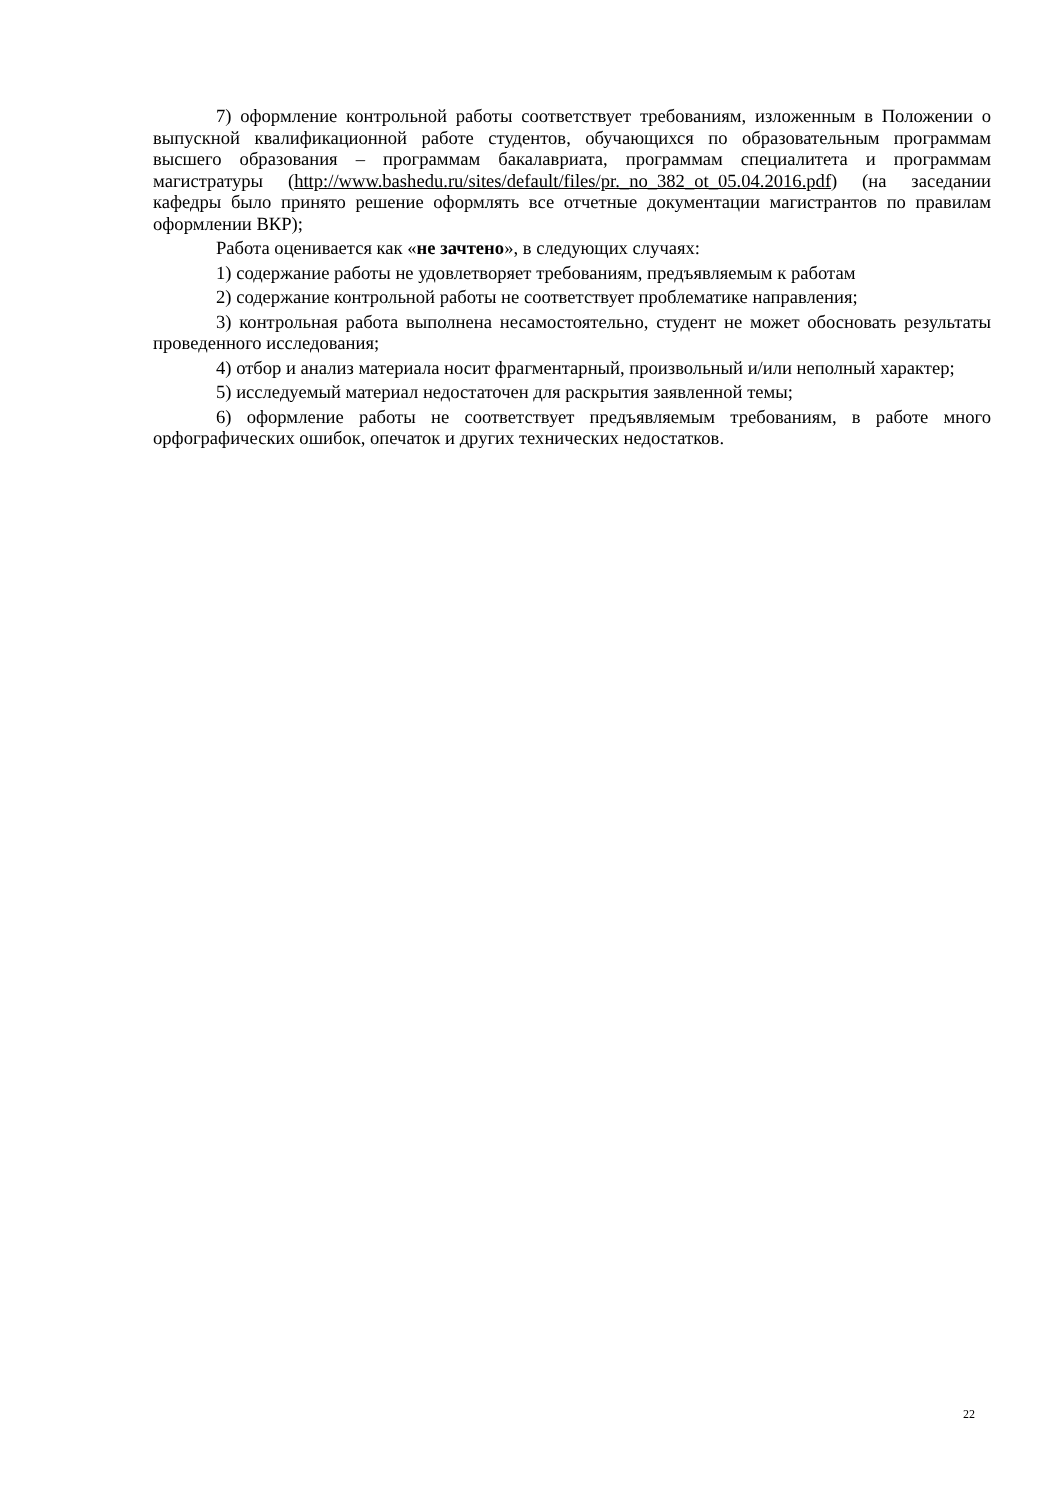7) оформление контрольной работы соответствует требованиям, изложенным в Положении о выпускной квалификационной работе студентов, обучающихся по образовательным программам высшего образования – программам бакалавриата, программам специалитета и программам магистратуры (http://www.bashedu.ru/sites/default/files/pr._no_382_ot_05.04.2016.pdf) (на заседании кафедры было принято решение оформлять все отчетные документации магистрантов по правилам оформлении ВКР);
Работа оценивается как «не зачтено», в следующих случаях:
1) содержание работы не удовлетворяет требованиям, предъявляемым к работам
2) содержание контрольной работы не соответствует проблематике направления;
3) контрольная работа выполнена несамостоятельно, студент не может обосновать результаты проведенного исследования;
4) отбор и анализ материала носит фрагментарный, произвольный и/или неполный характер;
5) исследуемый материал недостаточен для раскрытия заявленной темы;
6) оформление работы не соответствует предъявляемым требованиям, в работе много орфографических ошибок, опечаток и других технических недостатков.
22